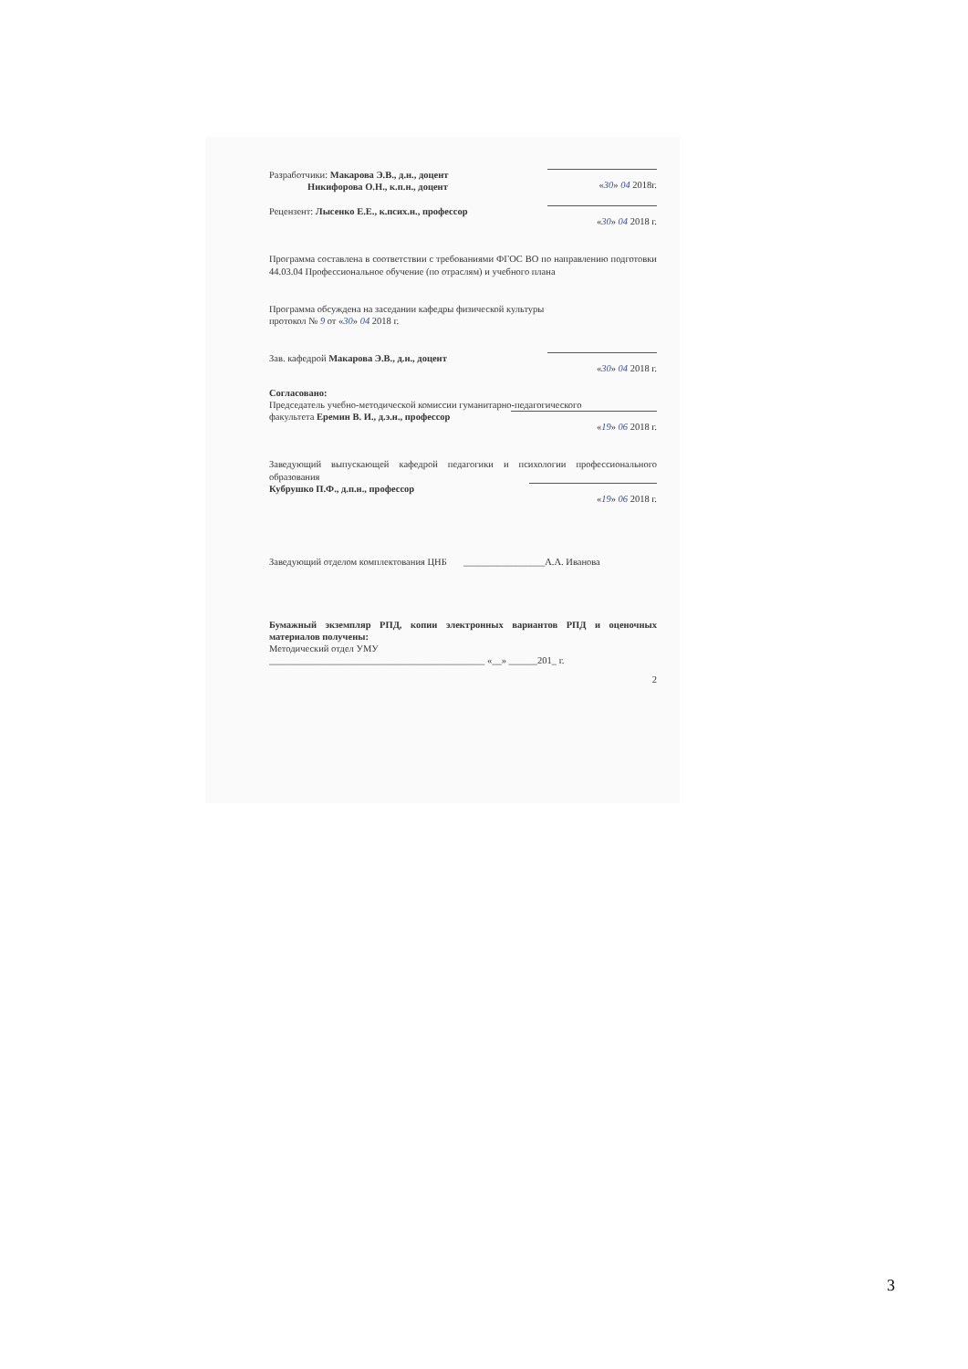Разработчики: Макарова Э.В., д.н., доцент
Никифорова О.Н., к.п.н., доцент
«30» 04 2018г.
Рецензент: Лысенко Е.Е., к.псих.н., профессор
«30» 04 2018 г.
Программа составлена в соответствии с требованиями ФГОС ВО по направлению подготовки 44.03.04 Профессиональное обучение (по отраслям) и учебного плана
Программа обсуждена на заседании кафедры физической культуры
протокол № 9 от «30» 04 2018 г.
Зав. кафедрой Макарова Э.В., д.н., доцент
«30» 04 2018 г.
Согласовано:
Председатель учебно-методической комиссии гуманитарно-педагогического
факультета Еремин В. И., д.э.н., профессор
«19» 06 2018 г.
Заведующий выпускающей кафедрой педагогики и психологии профессионального образования
Кубрушко П.Ф., д.п.н., профессор
«19» 06 2018 г.
Заведующий отделом комплектования ЦНБ _________________А.А. Иванова
Бумажный экземпляр РПД, копии электронных вариантов РПД и оценочных материалов получены:
Методический отдел УМУ
_____________________________________________ «__» ______201_ г.
2
3